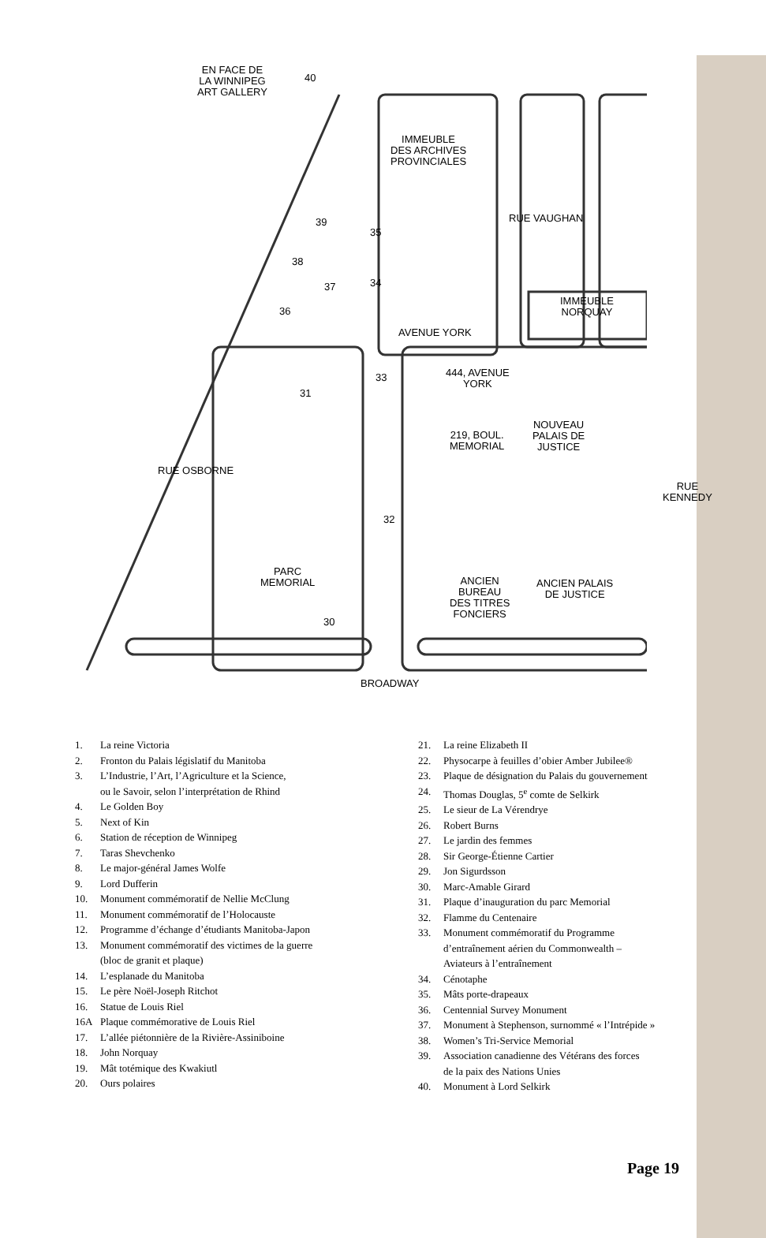EN FACE DE
LA WINNIPEG
ART GALLERY
IMMEUBLE
DES ARCHIVES
PROVINCIALES
RUE VAUGHAN
IMMEUBLE
NORQUAY
AVENUE YORK
444, AVENUE
YORK
NOUVEAU
PALAIS DE
JUSTICE
219, BOUL.
MEMORIAL
RUE OSBORNE
RUE KENNEDY
PARC
MEMORIAL
ANCIEN
BUREAU
DES TITRES
FONCIERS
ANCIEN PALAIS
DE JUSTICE
BROADWAY
40
39
35
38
37 34
36
33
31
32
30
1. La reine Victoria
2. Fronton du Palais législatif du Manitoba
3. L’Industrie, l’Art, l’Agriculture et la Science,
ou le Savoir, selon l’interprétation de Rhind
4. Le Golden Boy
5. Next of Kin
6. Station de réception de Winnipeg
7. Taras Shevchenko
8. Le major-général James Wolfe
9. Lord Dufferin
10. Monument commémoratif de Nellie McClung
11. Monument commémoratif de l’Holocauste
12. Programme d’échange d’étudiants Manitoba-Japon
13. Monument commémoratif des victimes de la guerre
(bloc de granit et plaque)
14. L’esplanade du Manitoba
15. Le père Noël-Joseph Ritchot
16. Statue de Louis Riel
16A Plaque commémorative de Louis Riel
17. L’allée piétonnière de la Rivière-Assiniboine
18. John Norquay
19. Mât totémique des Kwakiutl
20. Ours polaires
21. La reine Elizabeth II
22. Physocarpe à feuilles d’obier Amber Jubilee®
23. Plaque de désignation du Palais du gouvernement
24. Thomas Douglas, 5<sup>e</sup> comte de Selkirk
25. Le sieur de La Vérendrye
26. Robert Burns
27. Le jardin des femmes
28. Sir George-Étienne Cartier
29. Jon Sigurdsson
30. Marc-Amable Girard
31. Plaque d’inauguration du parc Memorial
32. Flamme du Centenaire
33. Monument commémoratif du Programme
d’entraînement aérien du Commonwealth –
Aviateurs à l’entraînement
34. Cénotaphe
35. Mâts porte-drapeaux
36. Centennial Survey Monument
37. Monument à Stephenson, surnommé « l’Intrépide »
38. Women’s Tri-Service Memorial
39. Association canadienne des Vétérans des forces
de la paix des Nations Unies
40. Monument à Lord Selkirk
Page 19